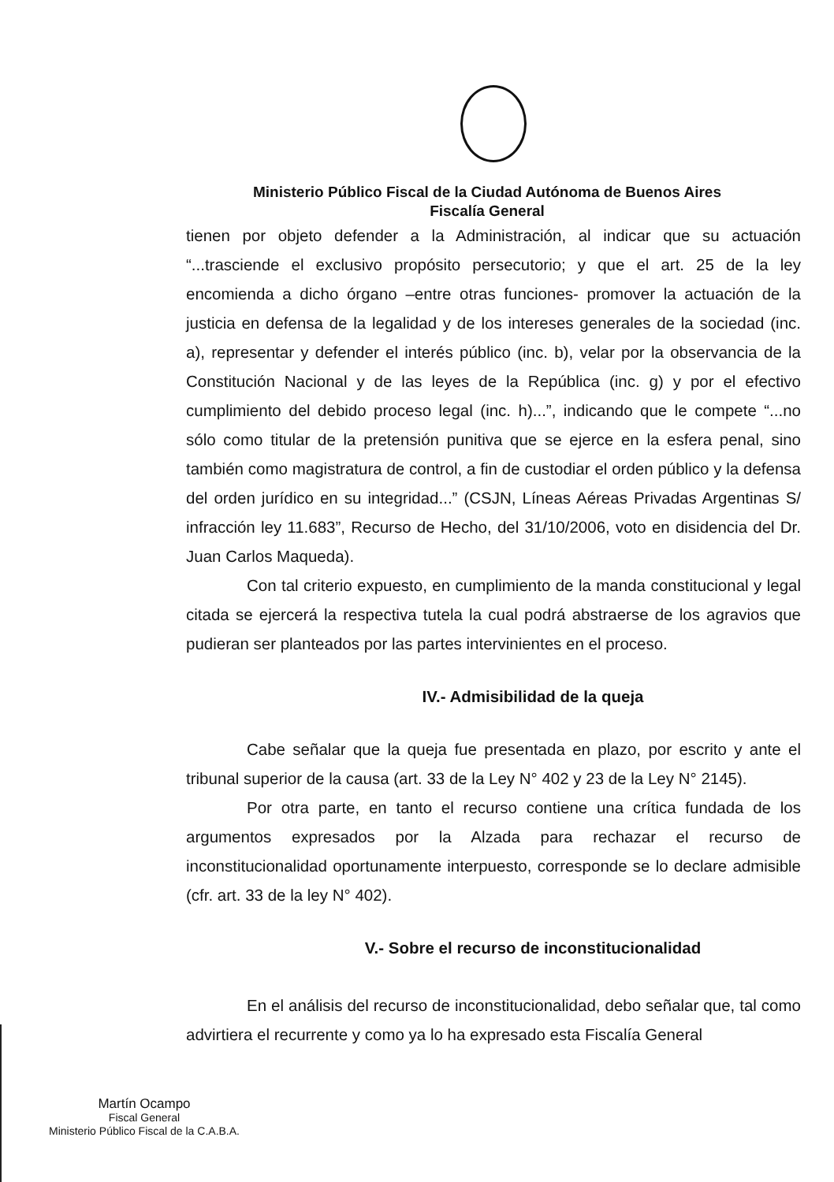Ministerio Público Fiscal de la Ciudad Autónoma de Buenos Aires
Fiscalía General
tienen por objeto defender a la Administración, al indicar que su actuación “...trasciende el exclusivo propósito persecutorio; y que el art. 25 de la ley encomienda a dicho órgano –entre otras funciones- promover la actuación de la justicia en defensa de la legalidad y de los intereses generales de la sociedad (inc. a), representar y defender el interés público (inc. b), velar por la observancia de la Constitución Nacional y de las leyes de la República (inc. g) y por el efectivo cumplimiento del debido proceso legal (inc. h)...”, indicando que le compete “...no sólo como titular de la pretensión punitiva que se ejerce en la esfera penal, sino también como magistratura de control, a fin de custodiar el orden público y la defensa del orden jurídico en su integridad...” (CSJN, Líneas Aéreas Privadas Argentinas S/ infracción ley 11.683”, Recurso de Hecho, del 31/10/2006, voto en disidencia del Dr. Juan Carlos Maqueda).
Con tal criterio expuesto, en cumplimiento de la manda constitucional y legal citada se ejercerá la respectiva tutela la cual podrá abstraerse de los agravios que pudieran ser planteados por las partes intervinientes en el proceso.
IV.- Admisibilidad de la queja
Cabe señalar que la queja fue presentada en plazo, por escrito y ante el tribunal superior de la causa (art. 33 de la Ley N° 402 y 23 de la Ley N° 2145).
Por otra parte, en tanto el recurso contiene una crítica fundada de los argumentos expresados por la Alzada para rechazar el recurso de inconstitucionalidad oportunamente interpuesto, corresponde se lo declare admisible (cfr. art. 33 de la ley N° 402).
V.- Sobre el recurso de inconstitucionalidad
En el análisis del recurso de inconstitucionalidad, debo señalar que, tal como advirtiera el recurrente y como ya lo ha expresado esta Fiscalía General
Martín Ocampo
Fiscal General
Ministerio Público Fiscal de la C.A.B.A.